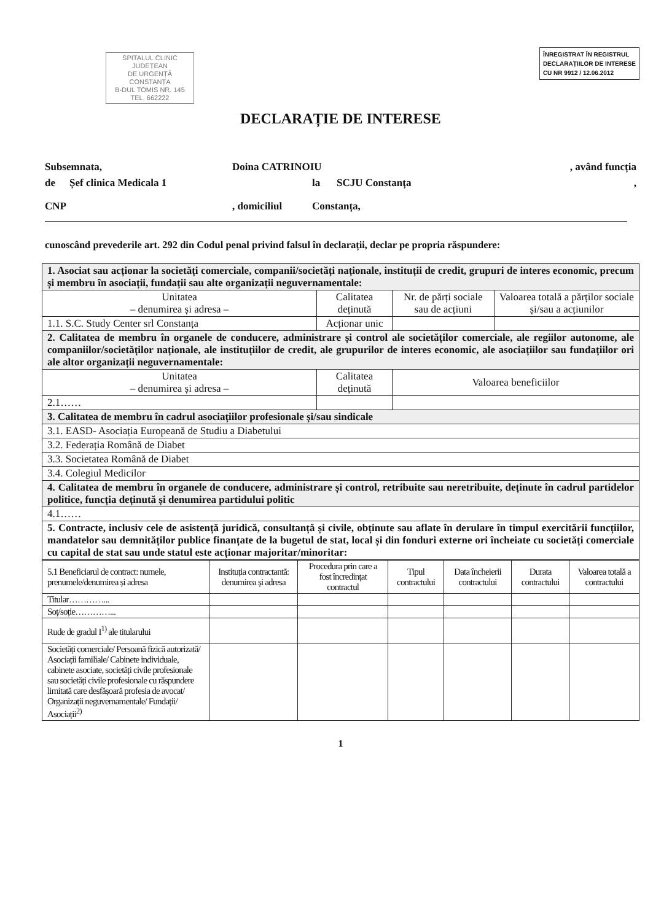SPITALUL CLINIC
JUDEȚEAN
DE URGENȚĂ
CONSTANȚA
B-DUL TOMIS NR. 145
TEL. 662222
ÎNREGISTRAT ÎN REGISTRUL
DECLARAȚIILOR DE INTERESE
CU NR 9912 / 12.06.2012
DECLARAȚIE DE INTERESE
Subsemnata, Doina CATRINOIU, având funcția
de Șef clinica Medicala 1 la SCJU Constanța,
CNP, domiciliul Constanța,
cunoscând prevederile art. 292 din Codul penal privind falsul în declarații, declar pe propria răspundere:
| 1. Asociat sau acționar la societăți comerciale, companii/societăți naționale, instituții de credit, grupuri de interes economic, precum și membru în asociații, fundații sau alte organizații neguvernamentale: | | | |
| Unitatea – denumirea și adresa – | Calitatea deținută | Nr. de părți sociale sau de acțiuni | Valoarea totală a părților sociale și/sau a acțiunilor |
| 1.1. S.C. Study Center srl Constanța | Acționar unic | | |
| 2. Calitatea de membru în organele de conducere, administrare și control ale societăților comerciale, ale regiilor autonome, ale companiilor/societăților naționale, ale instituțiilor de credit, ale grupurilor de interes economic, ale asociațiilor sau fundațiilor ori ale altor organizații neguvernamentale: | | | |
| Unitatea – denumirea și adresa – | Calitatea deținută | Valoarea beneficiilor | |
| 2.1…… | | | |
| 3. Calitatea de membru în cadrul asociațiilor profesionale și/sau sindicale | | | |
| 3.1. EASD- Asociația Europeană de Studiu a Diabetului | | | |
| 3.2. Federația Română de Diabet | | | |
| 3.3. Societatea Română de Diabet | | | |
| 3.4. Colegiul Medicilor | | | |
| 4. Calitatea de membru în organele de conducere, administrare și control, retribuite sau neretribuite, deținute în cadrul partidelor politice, funcția deținută și denumirea partidului politic | | | |
| 4.1…… | | | |
| 5. Contracte, inclusiv cele de asistență juridică, consultanță și civile, obținute sau aflate în derulare în timpul exercitării funcțiilor, mandatelor sau demnităților publice finanțate de la bugetul de stat, local și din fonduri externe ori încheiate cu societăți comerciale cu capital de stat sau unde statul este acționar majoritar/minoritar: | | | |
| 5.1 Beneficiarul de contract: numele, prenumele/denumirea și adresa | Instituția contractantă: denumirea și adresa | Procedura prin care a fost încredințat contractul | Tipul contractului | Data încheierii contractului | Durata contractului | Valoarea totală a contractului |
| --- | --- | --- | --- | --- | --- | --- |
| Titular…………... | | | | | | |
| Soț/soție…………... | | | | | | |
| Rude de gradul I<sup>1)</sup> ale titularului | | | | | | |
| Societăți comerciale/ Persoană fizică autorizată/ Asociații familiale/ Cabinete individuale, cabinete asociate, societăți civile profesionale sau societăți civile profesionale cu răspundere limitată care desfășoară profesia de avocat/ Organizații neguvernamentale/ Fundații/ Asociații<sup>2)</sup> | | | | | | |
1